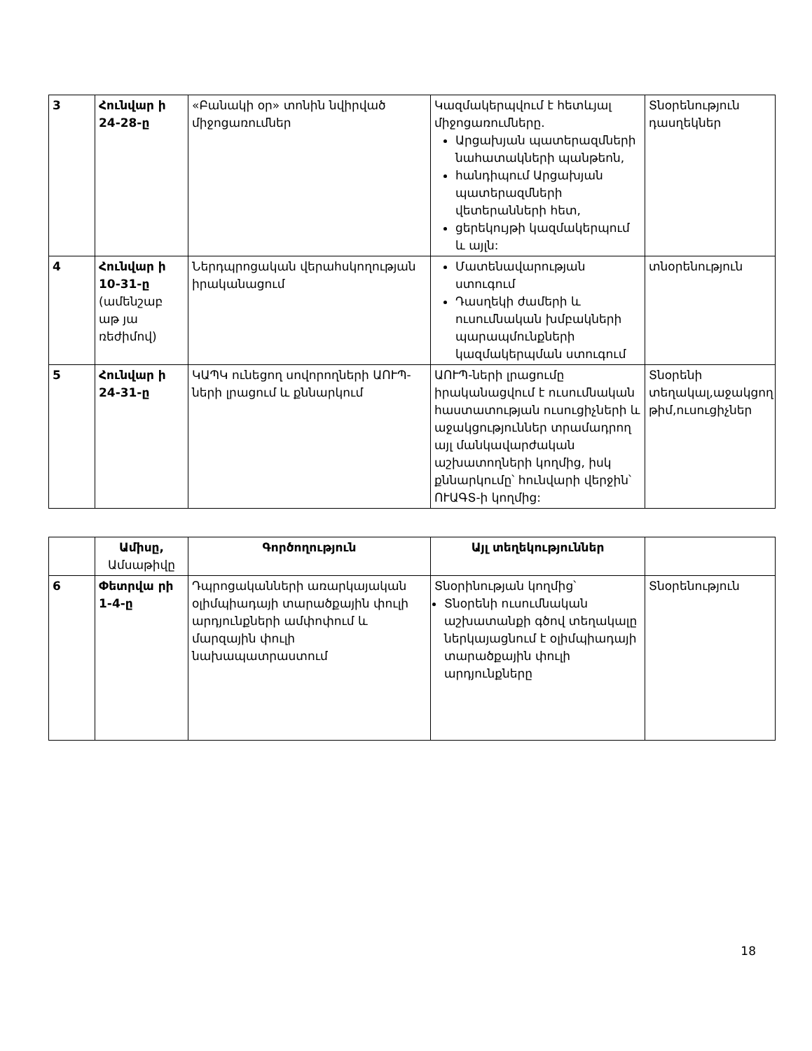| 3 | Հունվար ի 24-28-ը | «Բանակի օր» տոնին նվիրված միջոցառումներ | Կազմակերպվում է հետևյալ միջոցառումները. Արցախյան պատերազմների նահատակների պանթեոն, հանդիպում Արցախյան պատերազմների վետերանների հետ, ցերեկույթի կազմակերպում և այլն: | Տնօրենություն դասղեկներ |
| 4 | Հունվար ի 10-31-ը (ամենշաբ աթ յա ռեժիմով) | Ներդպրոցական վերահսկողության իրականացում | Մատենավարության ստուգում Դասղեկի ժամերի և ուսումնական խմբակների պարապմունքների կազմակերպման ստուգում | տնօրենություն |
| 5 | Հունվար ի 24-31-ը | ԿԱՊԿ ունեցող սովորողների ԱՈՒՊ-ների լրացում և քննարկում | ԱՈՒՊ-ների լրացումը իրականացվում է ուսումնական հաստատության ուսուցիչների և աջակցություններ տրամադրող այլ մանկավարժական աշխատողների կողմից, իսկ քննարկումը՝ հունվարի վերջին՝ ՈՒԱԳՏ-ի կողմից: | Տնօրենի տեղակալ,աջակցող թիմ,ուսուցիչներ |
| | Ամիսը, Ամսաթիվը | Գործողություն | Այլ տեղեկություններ | |
| --- | --- | --- | --- | --- |
| 6 | Փետրվա րի 1-4-ը | Դպրոցականների առարկայական օլիմպիադայի տարածքային փուլի արդյունքների ամփոփում և մարզային փուլի նախապատրաստում | Տնօրինության կողմից՝ Տնօրենի ուսումնական աշխատանքի գծով տեղակալը ներկայացնում է օլիմպիադայի տարածքային փուլի արդյունքները | Տնօրենություն |
18